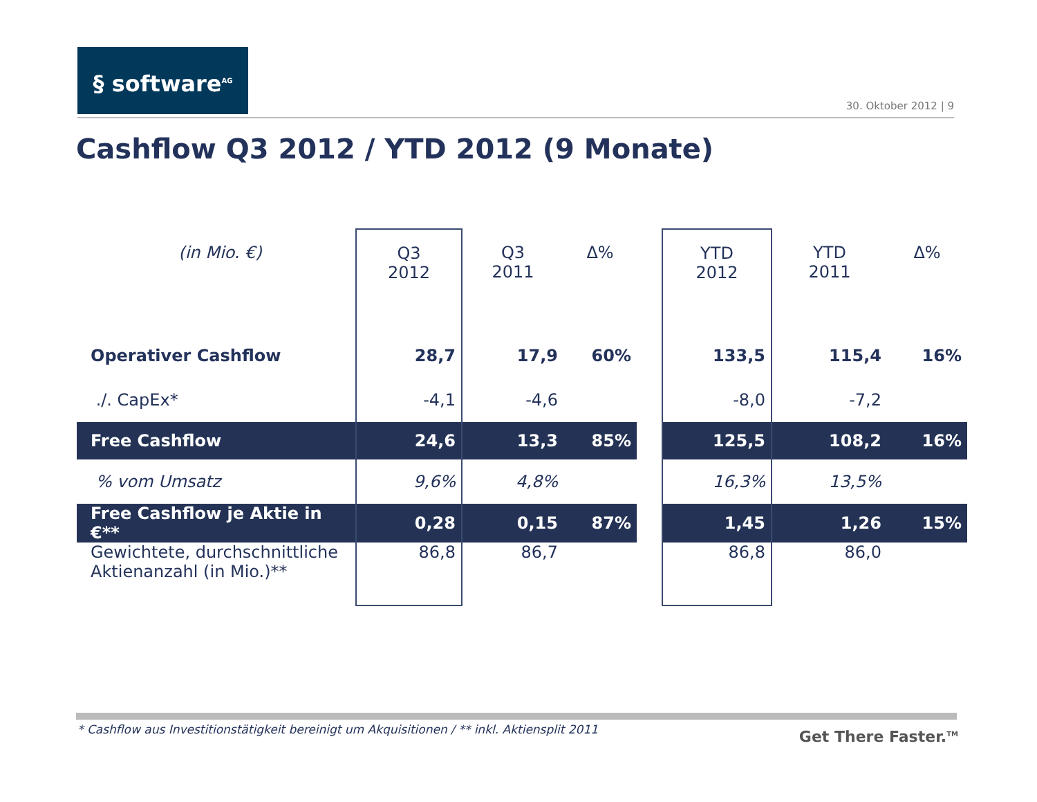§ software<sup>AG</sup>
30. Oktober 2012 | 9
Cashflow Q3 2012 / YTD 2012 (9 Monate)
| (in Mio. €) | Q3 2012 | Q3 2011 | Δ% | | YTD 2012 | YTD 2011 | Δ% |
| --- | --- | --- | --- | --- | --- | --- | --- |
| Operativer Cashflow | 28,7 | 17,9 | 60% | | 133,5 | 115,4 | 16% |
| ./. CapEx* | -4,1 | -4,6 | | | -8,0 | -7,2 | |
| Free Cashflow | 24,6 | 13,3 | 85% | | 125,5 | 108,2 | 16% |
| % vom Umsatz | 9,6% | 4,8% | | | 16,3% | 13,5% | |
| Free Cashflow je Aktie in €** | 0,28 | 0,15 | 87% | | 1,45 | 1,26 | 15% |
| Gewichtete, durchschnittliche Aktienanzahl (in Mio.)** | 86,8 | 86,7 | | | 86,8 | 86,0 | |
* Cashflow aus Investitionstätigkeit bereinigt um Akquisitionen / ** inkl. Aktiensplit 2011
Get There Faster.<sup>TM</sup>